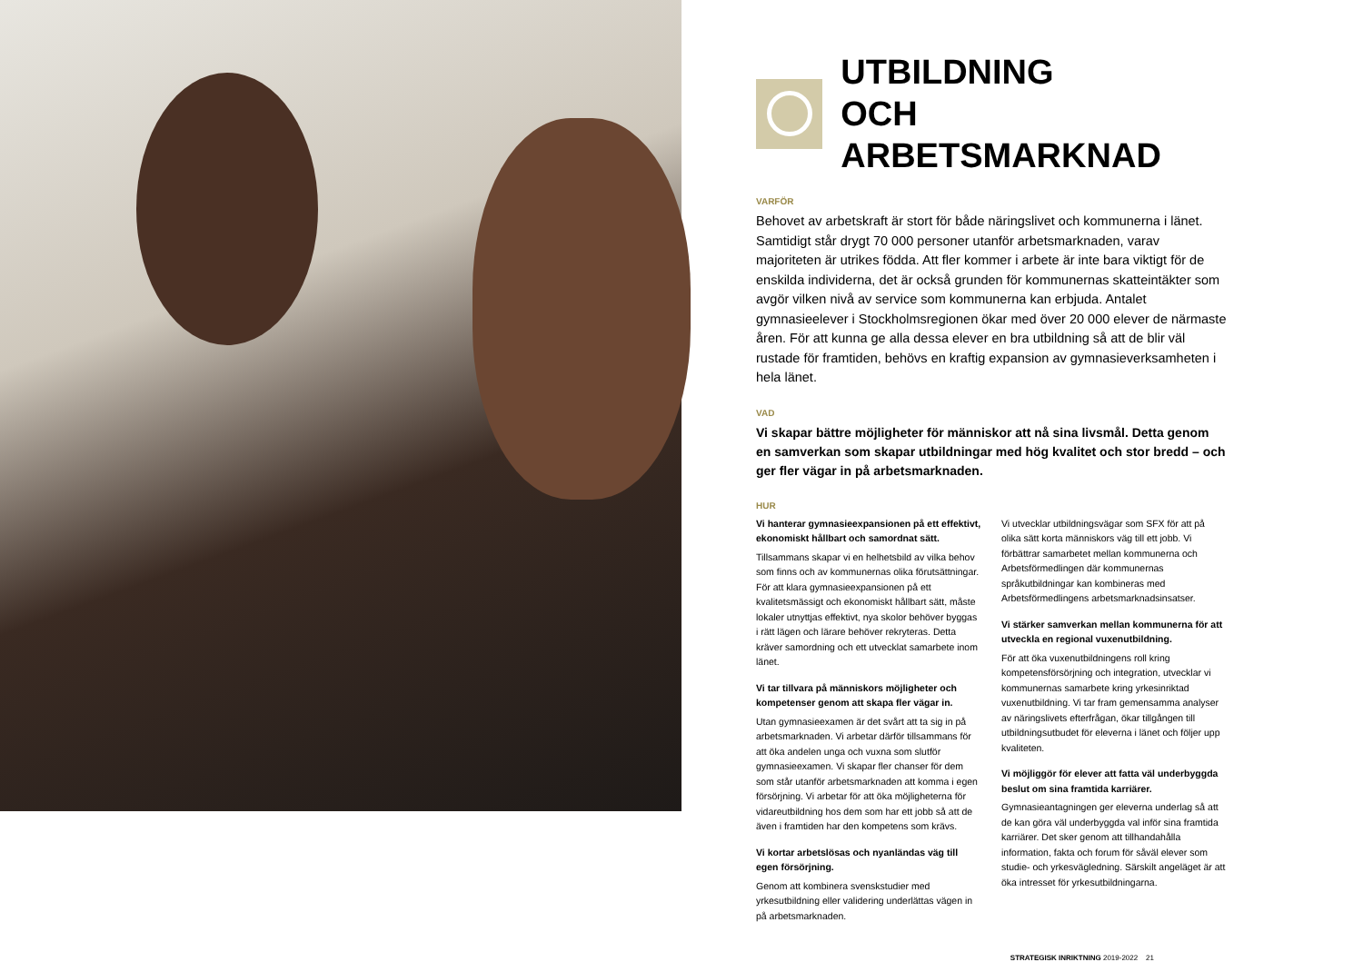UTBILDNING
OCH ARBETSMARKNAD
VARFÖR
Behovet av arbetskraft är stort för både näringslivet och kommunerna i länet. Samtidigt står drygt 70 000 personer utanför arbetsmarknaden, varav majoriteten är utrikes födda. Att fler kommer i arbete är inte bara viktigt för de enskilda individerna, det är också grunden för kommunernas skatteintäkter som avgör vilken nivå av service som kommunerna kan erbjuda. Antalet gymnasieelever i Stockholmsregionen ökar med över 20 000 elever de närmaste åren. För att kunna ge alla dessa elever en bra utbildning så att de blir väl rustade för framtiden, behövs en kraftig expansion av gymnasieverksamheten i hela länet.
VAD
Vi skapar bättre möjligheter för människor att nå sina livsmål. Detta genom en samverkan som skapar utbildningar med hög kvalitet och stor bredd – och ger fler vägar in på arbetsmarknaden.
HUR
Vi hanterar gymnasieexpansionen på ett effektivt, ekonomiskt hållbart och samordnat sätt.
Tillsammans skapar vi en helhetsbild av vilka behov som finns och av kommunernas olika förutsättningar. För att klara gymnasieexpansionen på ett kvalitetsmässigt och ekonomiskt hållbart sätt, måste lokaler utnyttjas effektivt, nya skolor behöver byggas i rätt lägen och lärare behöver rekryteras. Detta kräver samordning och ett utvecklat samarbete inom länet.
Vi tar tillvara på människors möjligheter och kompetenser genom att skapa fler vägar in.
Utan gymnasieexamen är det svårt att ta sig in på arbetsmarknaden. Vi arbetar därför tillsammans för att öka andelen unga och vuxna som slutför gymnasieexamen. Vi skapar fler chanser för dem som står utanför arbetsmarknaden att komma i egen försörjning. Vi arbetar för att öka möjligheterna för vidareutbildning hos dem som har ett jobb så att de även i framtiden har den kompetens som krävs.
Vi kortar arbetslösas och nyanländas väg till egen försörjning.
Genom att kombinera svenskstudier med yrkesutbildning eller validering underlättas vägen in på arbetsmarknaden.
Vi utvecklar utbildningsvägar som SFX för att på olika sätt korta människors väg till ett jobb. Vi förbättrar samarbetet mellan kommunerna och Arbetsförmedlingen där kommunernas språkutbildningar kan kombineras med Arbetsförmedlingens arbetsmarknadsinsatser.
Vi stärker samverkan mellan kommunerna för att utveckla en regional vuxenutbildning.
För att öka vuxenutbildningens roll kring kompetensförsörjning och integration, utvecklar vi kommunernas samarbete kring yrkesinriktad vuxenutbildning. Vi tar fram gemensamma analyser av näringslivets efterfrågan, ökar tillgången till utbildningsutbudet för eleverna i länet och följer upp kvaliteten.
Vi möjliggör för elever att fatta väl underbyggda beslut om sina framtida karriärer.
Gymnasieantagningen ger eleverna underlag så att de kan göra väl underbyggda val inför sina framtida karriärer. Det sker genom att tillhandahålla information, fakta och forum för såväl elever som studie- och yrkesvägledning. Särskilt angeläget är att öka intresset för yrkesutbildningarna.
STRATEGISK INRIKTNING 2019-2022 21